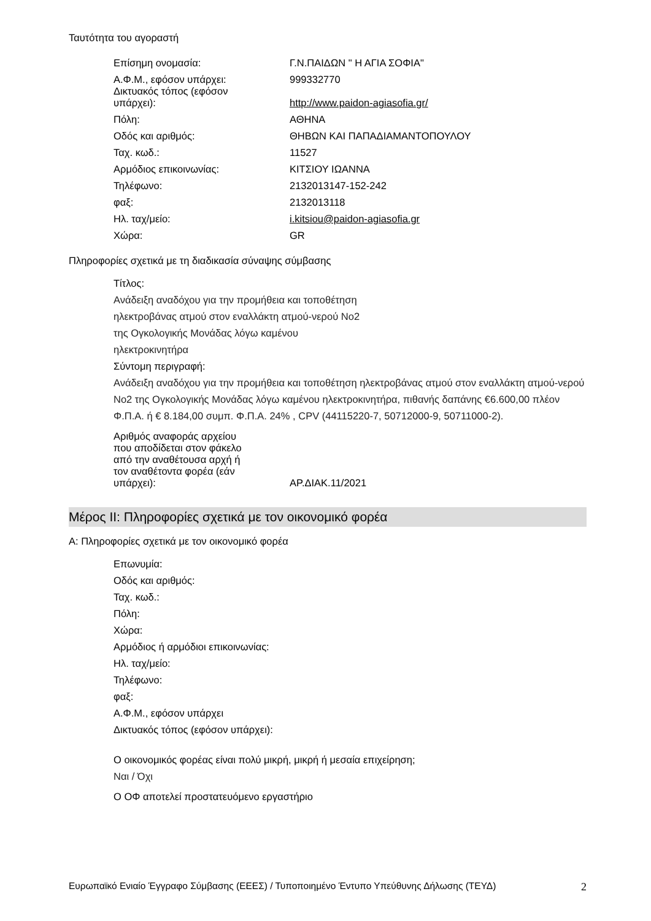Ταυτότητα του αγοραστή
| Επίσημη ονομασία: | Γ.Ν.ΠΑΙΔΩΝ " Η ΑΓΙΑ ΣΟΦΙΑ" |
| Α.Φ.Μ., εφόσον υπάρχει: | 999332770 |
| Δικτυακός τόπος (εφόσον υπάρχει): | http://www.paidon-agiasofia.gr/ |
| Πόλη: | ΑΘΗΝΑ |
| Οδός και αριθμός: | ΘΗΒΩΝ ΚΑΙ ΠΑΠΑΔΙΑΜΑΝΤΟΠΟΥΛΟΥ |
| Ταχ. κωδ.: | 11527 |
| Αρμόδιος επικοινωνίας: | ΚΙΤΣΙΟΥ ΙΩΑΝΝΑ |
| Τηλέφωνο: | 2132013147-152-242 |
| φαξ: | 2132013118 |
| Ηλ. ταχ/μείο: | i.kitsiou@paidon-agiasofia.gr |
| Χώρα: | GR |
Πληροφορίες σχετικά με τη διαδικασία σύναψης σύμβασης
Τίτλος:
Ανάδειξη αναδόχου για την προμήθεια και τοποθέτηση
ηλεκτροβάνας ατμού στον εναλλάκτη ατμού-νερού Νο2
της Ογκολογικής Μονάδας λόγω καμένου
ηλεκτροκινητήρα
Σύντομη περιγραφή:
Ανάδειξη αναδόχου για την προμήθεια και τοποθέτηση ηλεκτροβάνας ατμού στον εναλλάκτη ατμού-νερού Νο2 της Ογκολογικής Μονάδας λόγω καμένου ηλεκτροκινητήρα, πιθανής δαπάνης €6.600,00 πλέον Φ.Π.Α. ή € 8.184,00 συμπ. Φ.Π.Α. 24% , CPV (44115220-7, 50712000-9, 50711000-2).
| Αριθμός αναφοράς αρχείου που αποδίδεται στον φάκελο από την αναθέτουσα αρχή ή τον αναθέτοντα φορέα (εάν υπάρχει): | ΑΡ.ΔΙΑΚ.11/2021 |
Μέρος II: Πληροφορίες σχετικά με τον οικονομικό φορέα
Α: Πληροφορίες σχετικά με τον οικονομικό φορέα
Επωνυμία:
Οδός και αριθμός:
Ταχ. κωδ.:
Πόλη:
Χώρα:
Αρμόδιος ή αρμόδιοι επικοινωνίας:
Ηλ. ταχ/μείο:
Τηλέφωνο:
φαξ:
Α.Φ.Μ., εφόσον υπάρχει
Δικτυακός τόπος (εφόσον υπάρχει):
Ο οικονομικός φορέας είναι πολύ μικρή, μικρή ή μεσαία επιχείρηση;
Ναι / Όχι
Ο ΟΦ αποτελεί προστατευόμενο εργαστήριο
Ευρωπαϊκό Ενιαίο Έγγραφο Σύμβασης (ΕΕΕΣ) / Τυποποιημένο Έντυπο Υπεύθυνης Δήλωσης (ΤΕΥΔ) 2